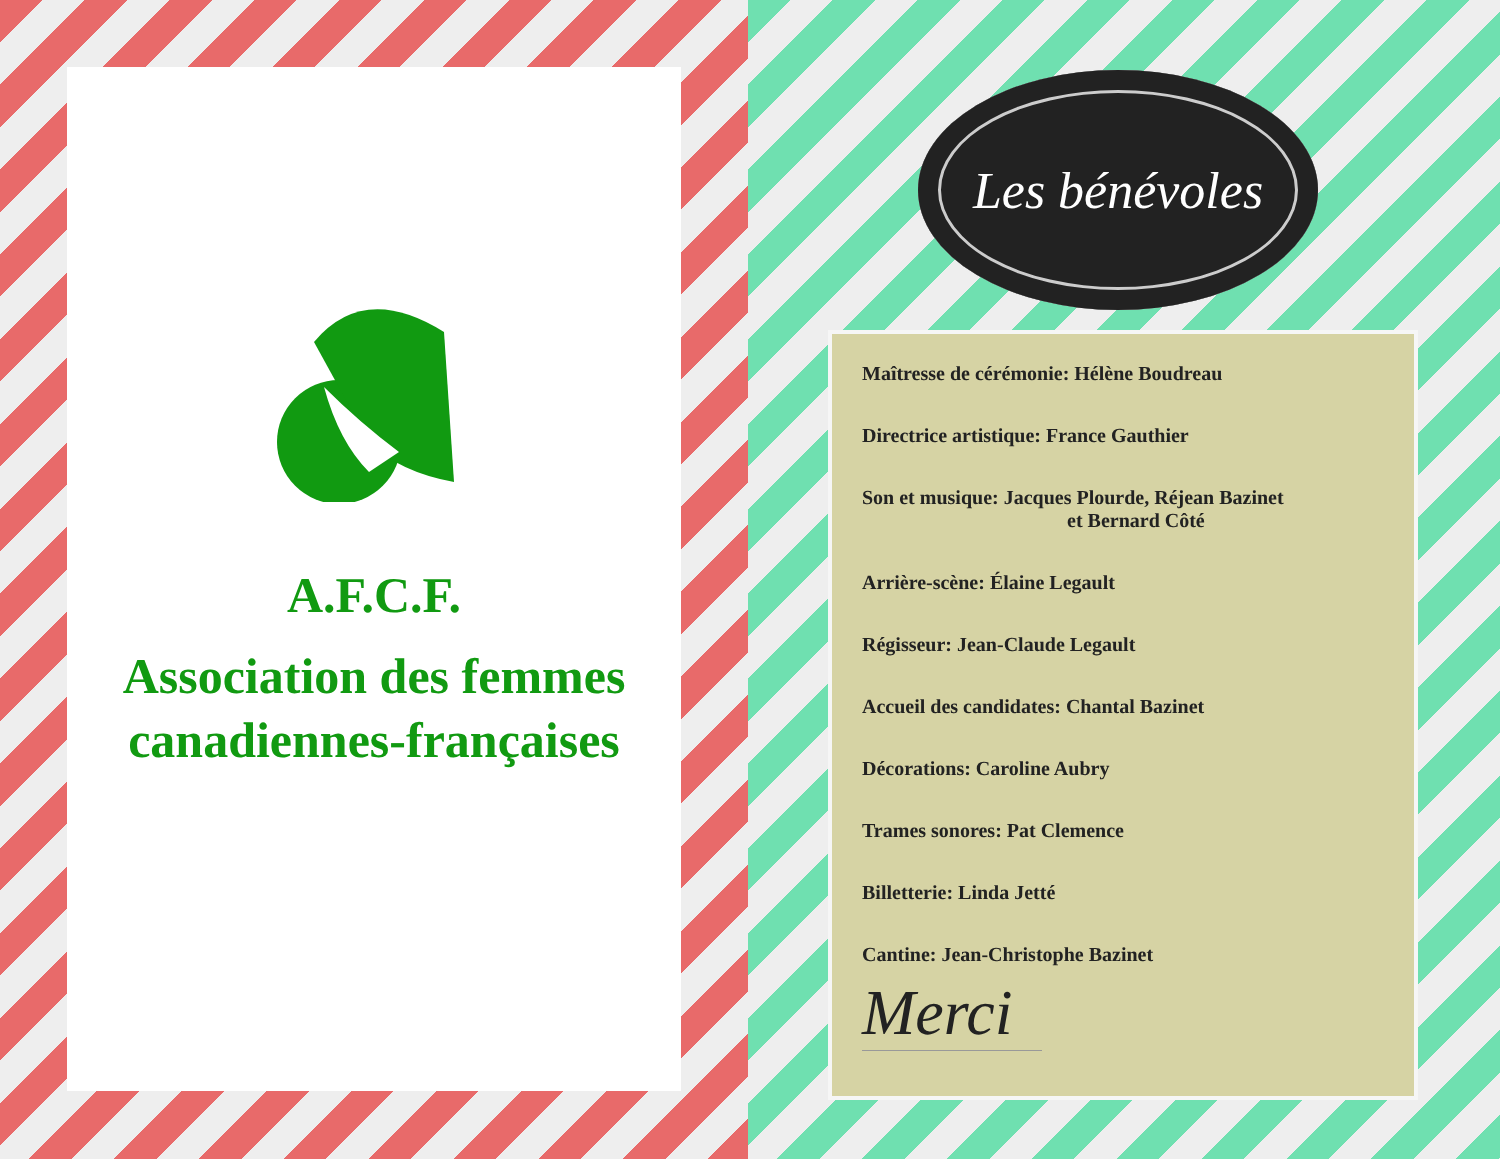A.F.C.F.
Association des femmes canadiennes-françaises
Les bénévoles
Maîtresse de cérémonie: Hélène Boudreau
Directrice artistique: France Gauthier
Son et musique: Jacques Plourde, Réjean Bazinet
et Bernard Côté
Arrière-scène: Élaine Legault
Régisseur: Jean-Claude Legault
Accueil des candidates: Chantal Bazinet
Décorations: Caroline Aubry
Trames sonores: Pat Clemence
Billetterie: Linda Jetté
Cantine: Jean-Christophe Bazinet
Merci